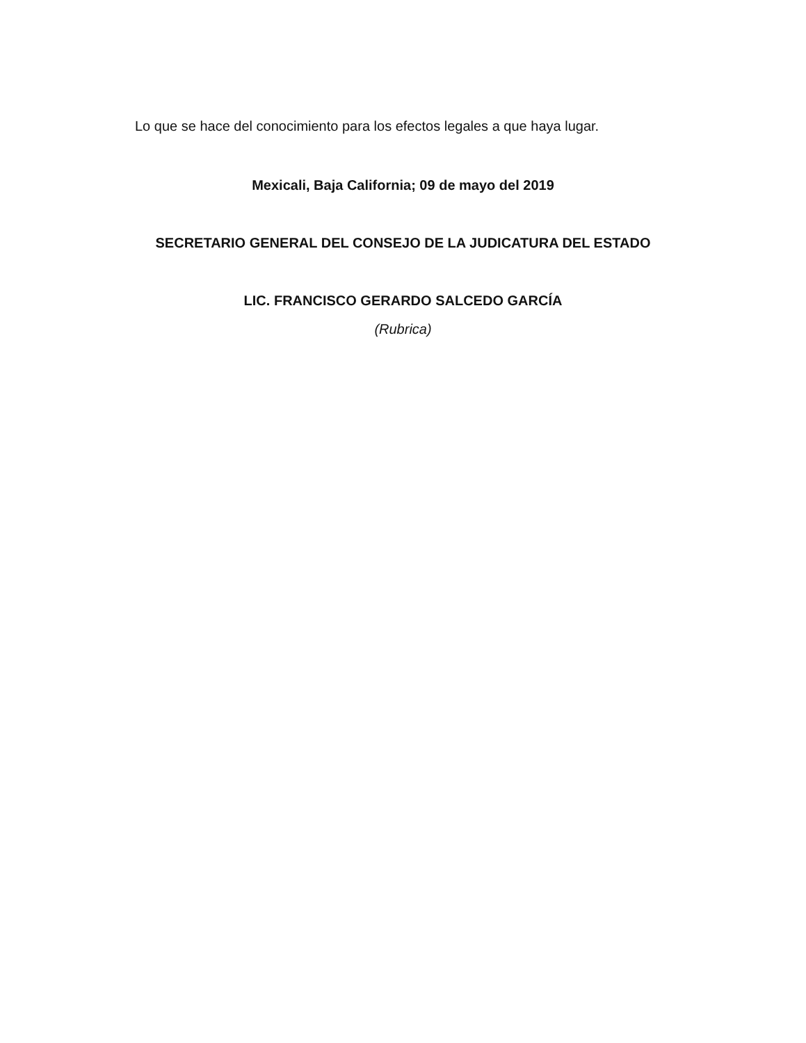Lo que se hace del conocimiento para los efectos legales a que haya lugar.
Mexicali, Baja California; 09 de mayo del 2019
SECRETARIO GENERAL DEL CONSEJO DE LA JUDICATURA DEL ESTADO
LIC. FRANCISCO GERARDO SALCEDO GARCÍA
(Rubrica)